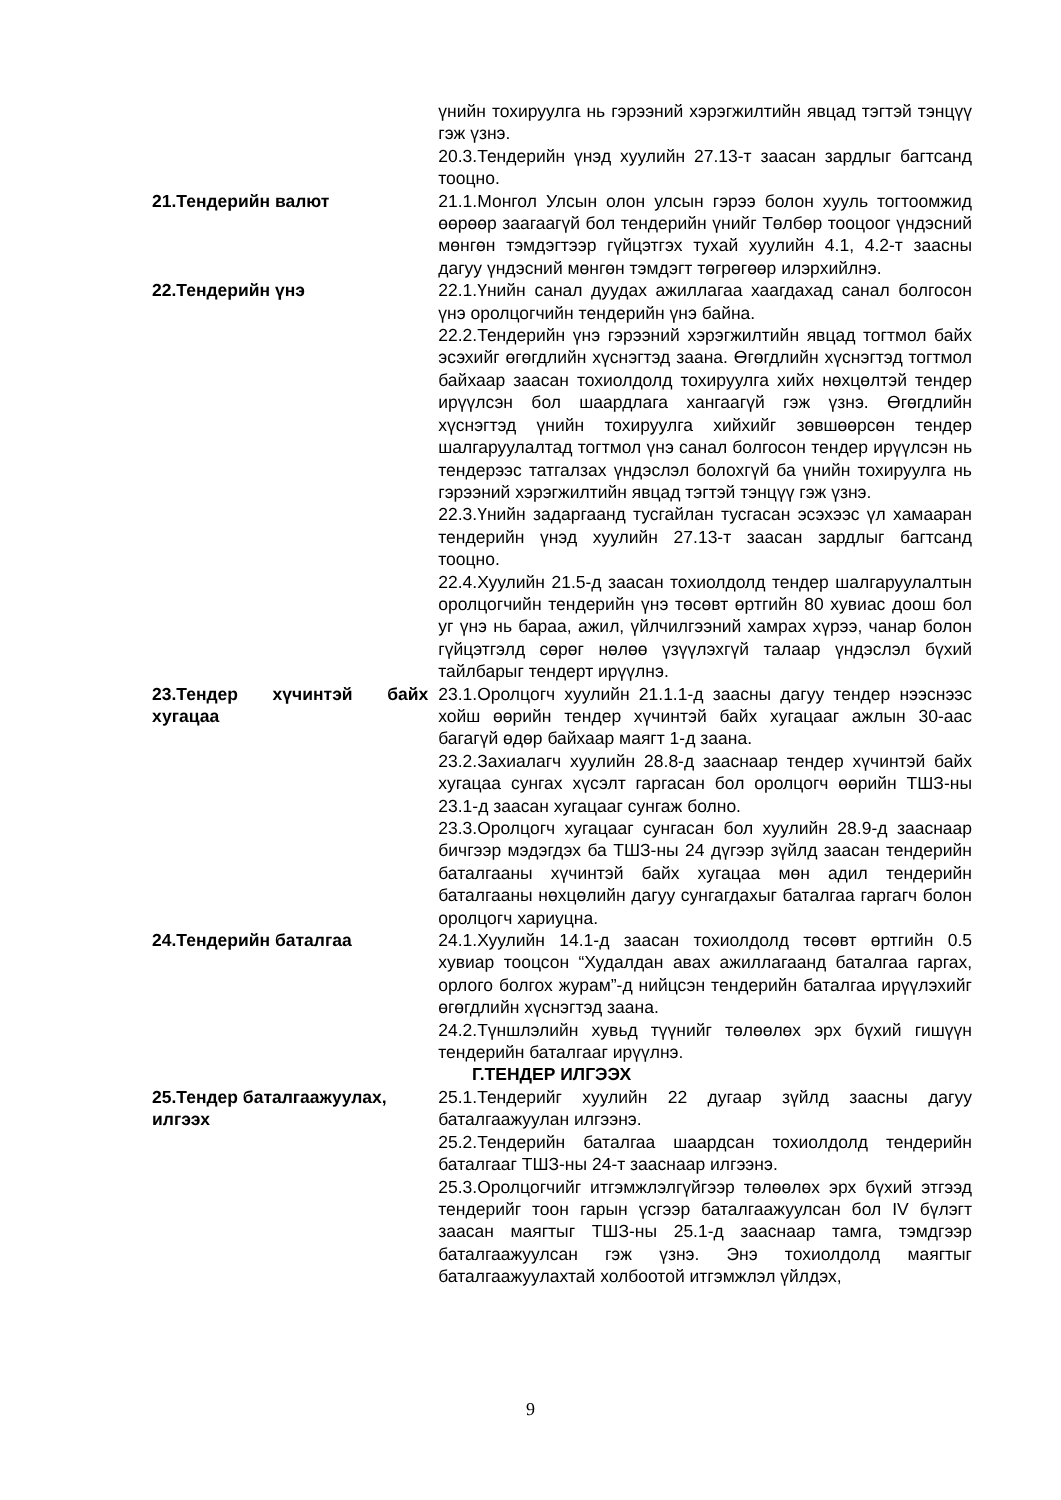үнийн тохируулга нь гэрээний хэрэгжилтийн явцад тэгтэй тэнцүү гэж үзнэ.
20.3.Тендерийн үнэд хуулийн 27.13-т заасан зардлыг багтсанд тооцно.
21.Тендерийн валют 21.1.Монгол Улсын олон улсын гэрээ болон хууль тогтоомжид өөрөөр заагаагүй бол тендерийн үнийг Төлбөр тооцоог үндэсний мөнгөн тэмдэгтээр гүйцэтгэх тухай хуулийн 4.1, 4.2-т заасны дагуу үндэсний мөнгөн тэмдэгт төгрөгөөр илэрхийлнэ.
22.Тендерийн үнэ 22.1.Үнийн санал дуудах ажиллагаа хаагдахад санал болгосон үнэ оролцогчийн тендерийн үнэ байна.
22.2.Тендерийн үнэ гэрээний хэрэгжилтийн явцад тогтмол байх эсэхийг өгөгдлийн хүснэгтэд заана. Өгөгдлийн хүснэгтэд тогтмол байхаар заасан тохиолдолд тохируулга хийх нөхцөлтэй тендер ирүүлсэн бол шаардлага хангаагүй гэж үзнэ. Өгөгдлийн хүснэгтэд үнийн тохируулга хийхийг зөвшөөрсөн тендер шалгаруулалтад тогтмол үнэ санал болгосон тендер ирүүлсэн нь тендерээс татгалзах үндэслэл болохгүй ба үнийн тохируулга нь гэрээний хэрэгжилтийн явцад тэгтэй тэнцүү гэж үзнэ.
22.3.Үнийн задаргаанд тусгайлан тусгасан эсэхээс үл хамааран тендерийн үнэд хуулийн 27.13-т заасан зардлыг багтсанд тооцно.
22.4.Хуулийн 21.5-д заасан тохиолдолд тендер шалгаруулалтын оролцогчийн тендерийн үнэ төсөвт өртгийн 80 хувиас доош бол уг үнэ нь бараа, ажил, үйлчилгээний хамрах хүрээ, чанар болон гүйцэтгэлд сөрөг нөлөө үзүүлэхгүй талаар үндэслэл бүхий тайлбарыг тендерт ирүүлнэ.
23.Тендер хүчинтэй байх хугацаа
23.1.Оролцогч хуулийн 21.1.1-д заасны дагуу тендер нээснээс хойш өөрийн тендер хүчинтэй байх хугацааг ажлын 30-аас багагүй өдөр байхаар маягт 1-д заана.
23.2.Захиалагч хуулийн 28.8-д зааснаар тендер хүчинтэй байх хугацаа сунгах хүсэлт гаргасан бол оролцогч өөрийн ТШЗ-ны 23.1-д заасан хугацааг сунгаж болно.
23.3.Оролцогч хугацааг сунгасан бол хуулийн 28.9-д зааснаар бичгээр мэдэгдэх ба ТШЗ-ны 24 дүгээр зүйлд заасан тендерийн баталгааны хүчинтэй байх хугацаа мөн адил тендерийн баталгааны нөхцөлийн дагуу сунгагдахыг баталгаа гаргагч болон оролцогч хариуцна.
24.Тендерийн баталгаа 24.1.Хуулийн 14.1-д заасан тохиолдолд төсөвт өртгийн 0.5 хувиар тооцсон “Худалдан авах ажиллагаанд баталгаа гаргах, орлого болгох журам”-д нийцсэн тендерийн баталгаа ирүүлэхийг өгөгдлийн хүснэгтэд заана.
24.2.Түншлэлийн хувьд түүнийг төлөөлөх эрх бүхий гишүүн тендерийн баталгааг ирүүлнэ.
Г.ТЕНДЕР ИЛГЭЭХ
25.Тендер баталгаажуулах, илгээх
25.1.Тендерийг хуулийн 22 дугаар зүйлд заасны дагуу баталгаажуулан илгээнэ.
25.2.Тендерийн баталгаа шаардсан тохиолдолд тендерийн баталгааг ТШЗ-ны 24-т зааснаар илгээнэ.
25.3.Оролцогчийг итгэмжлэлгүйгээр төлөөлөх эрх бүхий этгээд тендерийг тоон гарын үсгээр баталгаажуулсан бол IV бүлэгт заасан маягтыг ТШЗ-ны 25.1-д зааснаар тамга, тэмдгээр баталгаажуулсан гэж үзнэ. Энэ тохиолдолд маягтыг баталгаажуулахтай холбоотой итгэмжлэл үйлдэх,
9